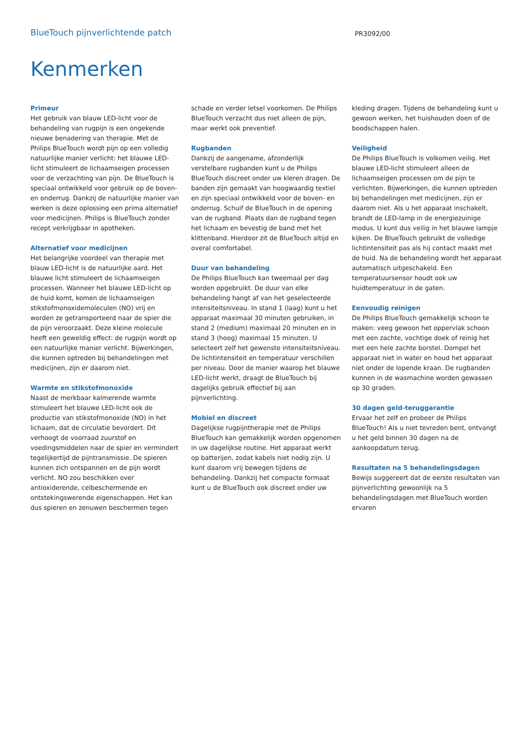BlueTouch pijnverlichtende patch
PR3092/00
Kenmerken
Primeur
Het gebruik van blauw LED-licht voor de behandeling van rugpijn is een ongekende nieuwe benadering van therapie. Met de Philips BlueTouch wordt pijn op een volledig natuurlijke manier verlicht: het blauwe LED-licht stimuleert de lichaamseigen processen voor de verzachting van pijn. De BlueTouch is speciaal ontwikkeld voor gebruik op de boven- en onderrug. Dankzij de natuurlijke manier van werken is deze oplossing een prima alternatief voor medicijnen. Philips is BlueTouch zonder recept verkrijgbaar in apotheken.
Alternatief voor medicijnen
Het belangrijke voordeel van therapie met blauw LED-licht is de natuurlijke aard. Het blauwe licht stimuleert de lichaamseigen processen. Wanneer het blauwe LED-licht op de huid komt, komen de lichaamseigen stikstofmonoxidemoleculen (NO) vrij en worden ze getransporteerd naar de spier die de pijn veroorzaakt. Deze kleine molecule heeft een geweldig effect: de rugpijn wordt op een natuurlijke manier verlicht. Bijwerkingen, die kunnen optreden bij behandelingen met medicijnen, zijn er daarom niet.
Warmte en stikstofmonoxide
Naast de merkbaar kalmerende warmte stimuleert het blauwe LED-licht ook de productie van stikstofmonoxide (NO) in het lichaam, dat de circulatie bevordert. Dit verhoogt de voorraad zuurstof en voedingsmiddelen naar de spier en vermindert tegelijkertijd de pijntransmissie. De spieren kunnen zich ontspannen en de pijn wordt verlicht. NO zou beschikken over antioxiderende, celbeschermende en ontstekingswerende eigenschappen. Het kan dus spieren en zenuwen beschermen tegen
schade en verder letsel voorkomen. De Philips BlueTouch verzacht dus niet alleen de pijn, maar werkt ook preventief.
Rugbanden
Dankzij de aangename, afzonderlijk verstelbare rugbanden kunt u de Philips BlueTouch discreet onder uw kleren dragen. De banden zijn gemaakt van hoogwaardig textiel en zijn speciaal ontwikkeld voor de boven- en onderrug. Schuif de BlueTouch in de opening van de rugband. Plaats dan de rugband tegen het lichaam en bevestig de band met het klittenband. Hierdoor zit de BlueTouch altijd en overal comfortabel.
Duur van behandeling
De Philips BlueTouch kan tweemaal per dag worden opgebruikt. De duur van elke behandeling hangt af van het geselecteerde intensiteitsniveau. In stand 1 (laag) kunt u het apparaat maximaal 30 minuten gebruiken, in stand 2 (medium) maximaal 20 minuten en in stand 3 (hoog) maximaal 15 minuten. U selecteert zelf het gewenste intensiteitsniveau. De lichtintensiteit en temperatuur verschillen per niveau. Door de manier waarop het blauwe LED-licht werkt, draagt de BlueTouch bij dagelijks gebruik effectief bij aan pijnverlichting.
Mobiel en discreet
Dagelijkse rugpijntherapie met de Philips BlueTouch kan gemakkelijk worden opgenomen in uw dagelijkse routine. Het apparaat werkt op batterijen, zodat kabels niet nodig zijn. U kunt daarom vrij bewegen tijdens de behandeling. Dankzij het compacte formaat kunt u de BlueTouch ook discreet onder uw
kleding dragen. Tijdens de behandeling kunt u gewoon werken, het huishouden doen of de boodschappen halen.
Veiligheid
De Philips BlueTouch is volkomen veilig. Het blauwe LED-licht stimuleert alleen de lichaamseigen processen om de pijn te verlichten. Bijwerkingen, die kunnen optreden bij behandelingen met medicijnen, zijn er daarom niet. Als u het apparaat inschakelt, brandt de LED-lamp in de energiezuinige modus. U kunt dus veilig in het blauwe lampje kijken. De BlueTouch gebruikt de volledige lichtintensiteit pas als hij contact maakt met de huid. Na de behandeling wordt het apparaat automatisch uitgeschakeld. Een temperatuursensor houdt ook uw huidtemperatuur in de gaten.
Eenvoudig reinigen
De Philips BlueTouch gemakkelijk schoon te maken: veeg gewoon het oppervlak schoon met een zachte, vochtige doek of reinig het met een hele zachte borstel. Dompel het apparaat niet in water en houd het apparaat niet onder de lopende kraan. De rugbanden kunnen in de wasmachine worden gewassen op 30 graden.
30 dagen geld-teruggarantie
Ervaar het zelf en probeer de Philips BlueTouch! Als u niet tevreden bent, ontvangt u het geld binnen 30 dagen na de aankoopdatum terug.
Resultaten na 5 behandelingsdagen
Bewijs suggereert dat de eerste resultaten van pijnverlichting gewoonlijk na 5 behandelingsdagen met BlueTouch worden ervaren